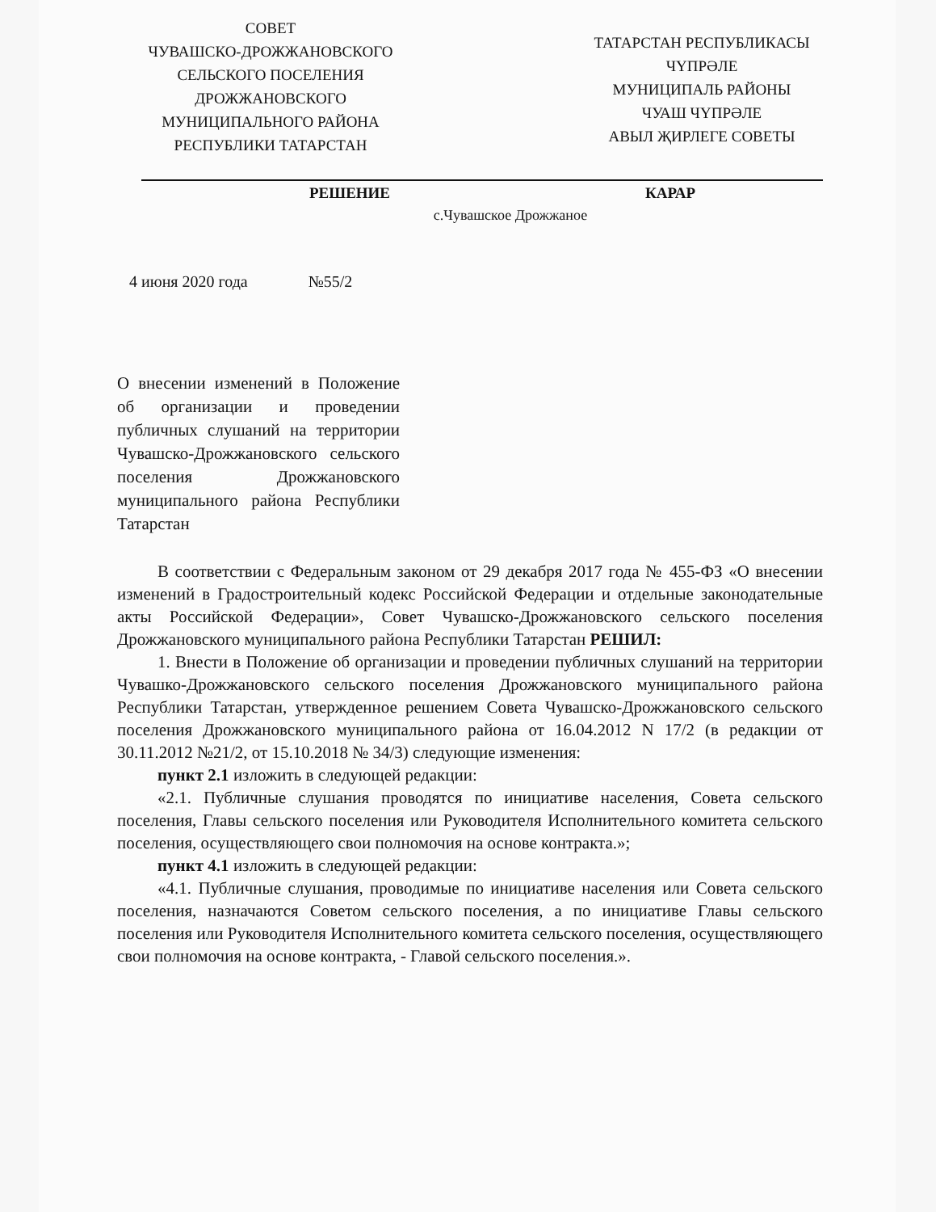СОВЕТ
ЧУВАШСКО-ДРОЖЖАНОВСКОГО
СЕЛЬСКОГО ПОСЕЛЕНИЯ
ДРОЖЖАНОВСКОГО
МУНИЦИПАЛЬНОГО РАЙОНА
РЕСПУБЛИКИ ТАТАРСТАН
ТАТАРСТАН РЕСПУБЛИКАСЫ
ЧҮПРӘЛЕ
МУНИЦИПАЛЬ РАЙОНЫ
ЧУАШ ЧҮПРӘЛЕ
АВЫЛ ҖИРЛЕГЕ СОВЕТЫ
РЕШЕНИЕ КАРАР
с.Чувашское Дрожжаное
4 июня 2020 года №55/2
О внесении изменений в Положение об организации и проведении публичных слушаний на территории Чувашско-Дрожжановского сельского поселения Дрожжановского муниципального района Республики Татарстан
В соответствии с Федеральным законом от 29 декабря 2017 года № 455-ФЗ «О внесении изменений в Градостроительный кодекс Российской Федерации и отдельные законодательные акты Российской Федерации», Совет Чувашско-Дрожжановского сельского поселения Дрожжановского муниципального района Республики Татарстан РЕШИЛ:
1. Внести в Положение об организации и проведении публичных слушаний на территории Чувашко-Дрожжановского сельского поселения Дрожжановского муниципального района Республики Татарстан, утвержденное решением Совета Чувашско-Дрожжановского сельского поселения Дрожжановского муниципального района от 16.04.2012 N 17/2 (в редакции от 30.11.2012 №21/2, от 15.10.2018 № 34/3) следующие изменения:
пункт 2.1 изложить в следующей редакции:
«2.1. Публичные слушания проводятся по инициативе населения, Совета сельского поселения, Главы сельского поселения или Руководителя Исполнительного комитета сельского поселения, осуществляющего свои полномочия на основе контракта.»;
пункт 4.1 изложить в следующей редакции:
«4.1. Публичные слушания, проводимые по инициативе населения или Совета сельского поселения, назначаются Советом сельского поселения, а по инициативе Главы сельского поселения или Руководителя Исполнительного комитета сельского поселения, осуществляющего свои полномочия на основе контракта, - Главой сельского поселения.».